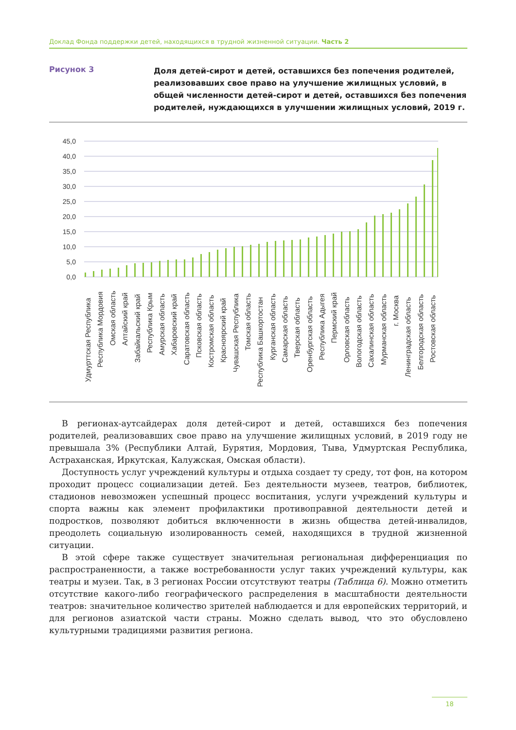Доклад Фонда поддержки детей, находящихся в трудной жизненной ситуации. Часть 2
Рисунок 3
Доля детей-сирот и детей, оставшихся без попечения родителей, реализовавших свое право на улучшение жилищных условий, в общей численности детей-сирот и детей, оставшихся без попечения родителей, нуждающихся в улучшении жилищных условий, 2019 г.
45,0
40,0
35,0
30,0
25,0
20,0
15,0
10,0
5,0
0,0
Удмурттская Республика
Республика Мордовия
Омская область
Алтайский край
Забайкальский край
Республика Крым
Амурская область
Хабаровский край
Саратовская область
Псковская область
Костромская область
Красноярский край
Чувашская Республика
Томская область
Республика Башкортостан
Курганская область
Самарская область
Тверская область
Оренбургская область
Республика Адыгея
Пермский край
Орловская область
Вологодская область
Сахалинская область
Мурманская область
г. Москва
Ленинградская область
Белгородская область
Ростовская область
В регионах-аутсайдерах доля детей-сирот и детей, оставшихся без попечения родителей, реализовавших свое право на улучшение жилищных условий, в 2019 году не превышала 3% (Республики Алтай, Бурятия, Мордовия, Тыва, Удмуртская Республика, Астраханская, Иркутская, Калужская, Омская области).
Доступность услуг учреждений культуры и отдыха создает ту среду, тот фон, на котором проходит процесс социализации детей. Без деятельности музеев, театров, библиотек, стадионов невозможен успешный процесс воспитания, услуги учреждений культуры и спорта важны как элемент профилактики противоправной деятельности детей и подростков, позволяют добиться включенности в жизнь общества детей-инвалидов, преодолеть социальную изолированность семей, находящихся в трудной жизненной ситуации.
В этой сфере также существует значительная региональная дифференциация по распространенности, а также востребованности услуг таких учреждений культуры, как театры и музеи. Так, в 3 регионах России отсутствуют театры (Таблица 6). Можно отметить отсутствие какого-либо географического распределения в масштабности деятельности театров: значительное количество зрителей наблюдается и для европейских территорий, и для регионов азиатской части страны. Можно сделать вывод, что это обусловлено культурными традициями развития региона.
18